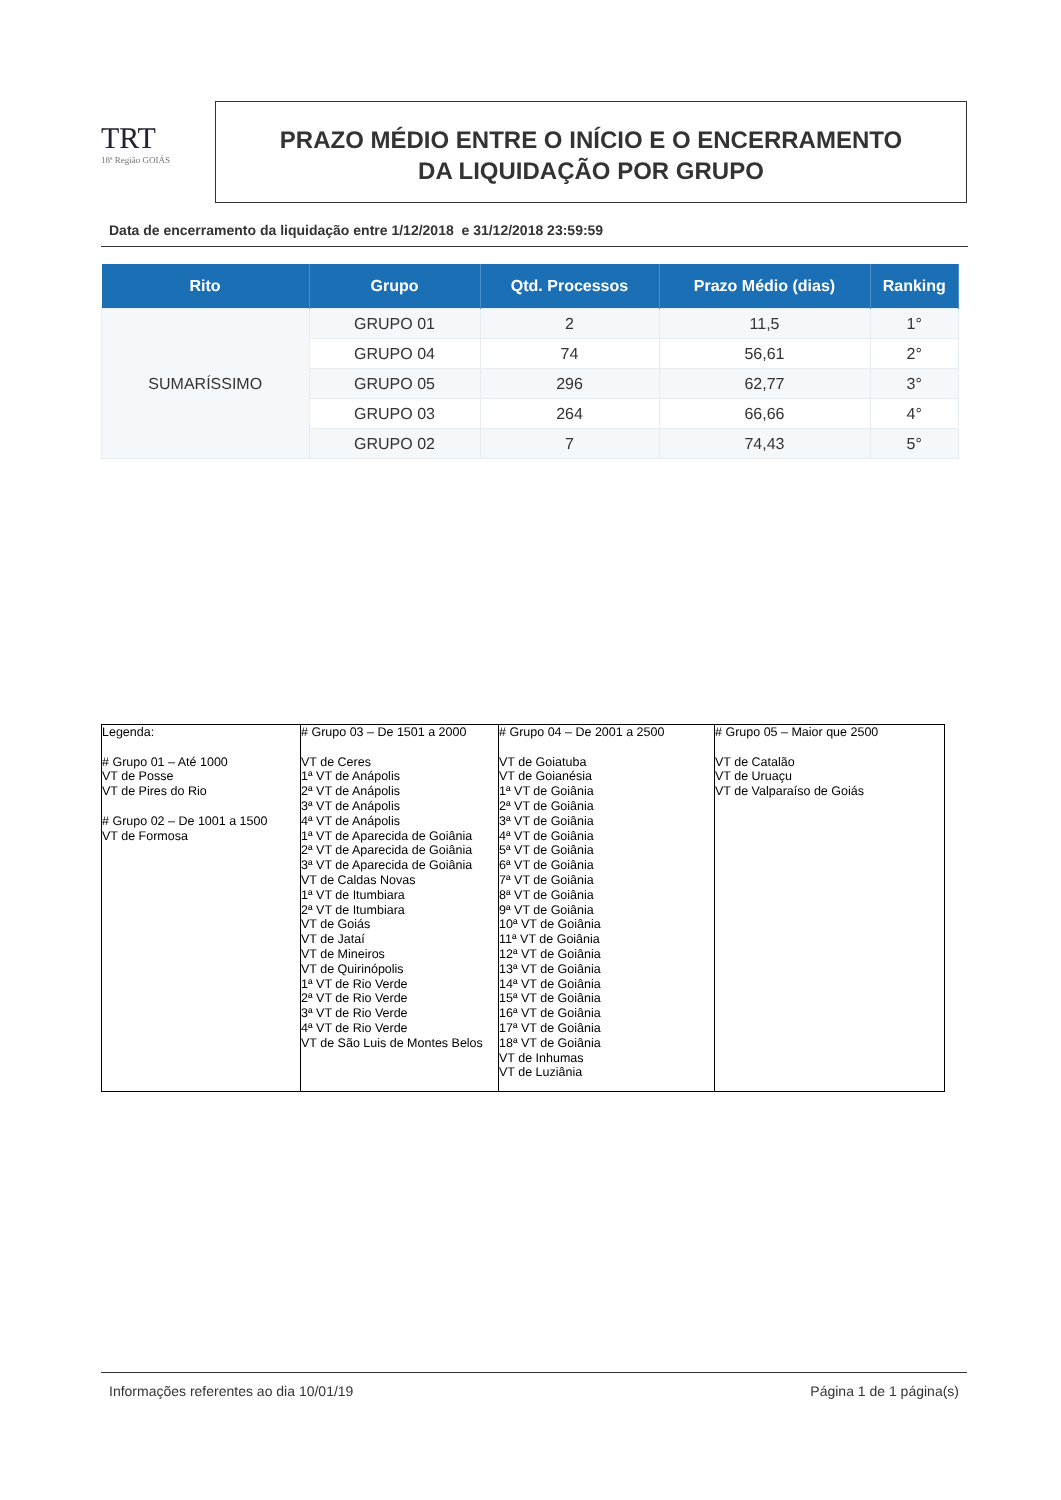TRT
18ª Região GOIÁS
PRAZO MÉDIO ENTRE O INÍCIO E O ENCERRAMENTO
DA LIQUIDAÇÃO POR GRUPO
Data de encerramento da liquidação entre 1/12/2018 e 31/12/2018 23:59:59
| Rito | Grupo | Qtd. Processos | Prazo Médio (dias) | Ranking |
| --- | --- | --- | --- | --- |
| SUMARÍSSIMO | GRUPO 01 | 2 | 11,5 | 1° |
| | GRUPO 04 | 74 | 56,61 | 2° |
| | GRUPO 05 | 296 | 62,77 | 3° |
| | GRUPO 03 | 264 | 66,66 | 4° |
| | GRUPO 02 | 7 | 74,43 | 5° |
| Legenda: # Grupo 01 – Até 1000 VT de Posse VT de Pires do Rio # Grupo 02 – De 1001 a 1500 VT de Formosa | # Grupo 03 – De 1501 a 2000 VT de Ceres 1ª VT de Anápolis 2ª VT de Anápolis 3ª VT de Anápolis 4ª VT de Anápolis 1ª VT de Aparecida de Goiânia 2ª VT de Aparecida de Goiânia 3ª VT de Aparecida de Goiânia VT de Caldas Novas 1ª VT de Itumbiara 2ª VT de Itumbiara VT de Goiás VT de Jataí VT de Mineiros VT de Quirinópolis 1ª VT de Rio Verde 2ª VT de Rio Verde 3ª VT de Rio Verde 4ª VT de Rio Verde VT de São Luis de Montes Belos | # Grupo 04 – De 2001 a 2500 VT de Goiatuba VT de Goianésia 1ª VT de Goiânia 2ª VT de Goiânia 3ª VT de Goiânia 4ª VT de Goiânia 5ª VT de Goiânia 6ª VT de Goiânia 7ª VT de Goiânia 8ª VT de Goiânia 9ª VT de Goiânia 10ª VT de Goiânia 11ª VT de Goiânia 12ª VT de Goiânia 13ª VT de Goiânia 14ª VT de Goiânia 15ª VT de Goiânia 16ª VT de Goiânia 17ª VT de Goiânia 18ª VT de Goiânia VT de Inhumas VT de Luziânia | # Grupo 05 – Maior que 2500 VT de Catalão VT de Uruaçu VT de Valparaíso de Goiás |
Informações referentes ao dia 10/01/19 Página 1 de 1 página(s)